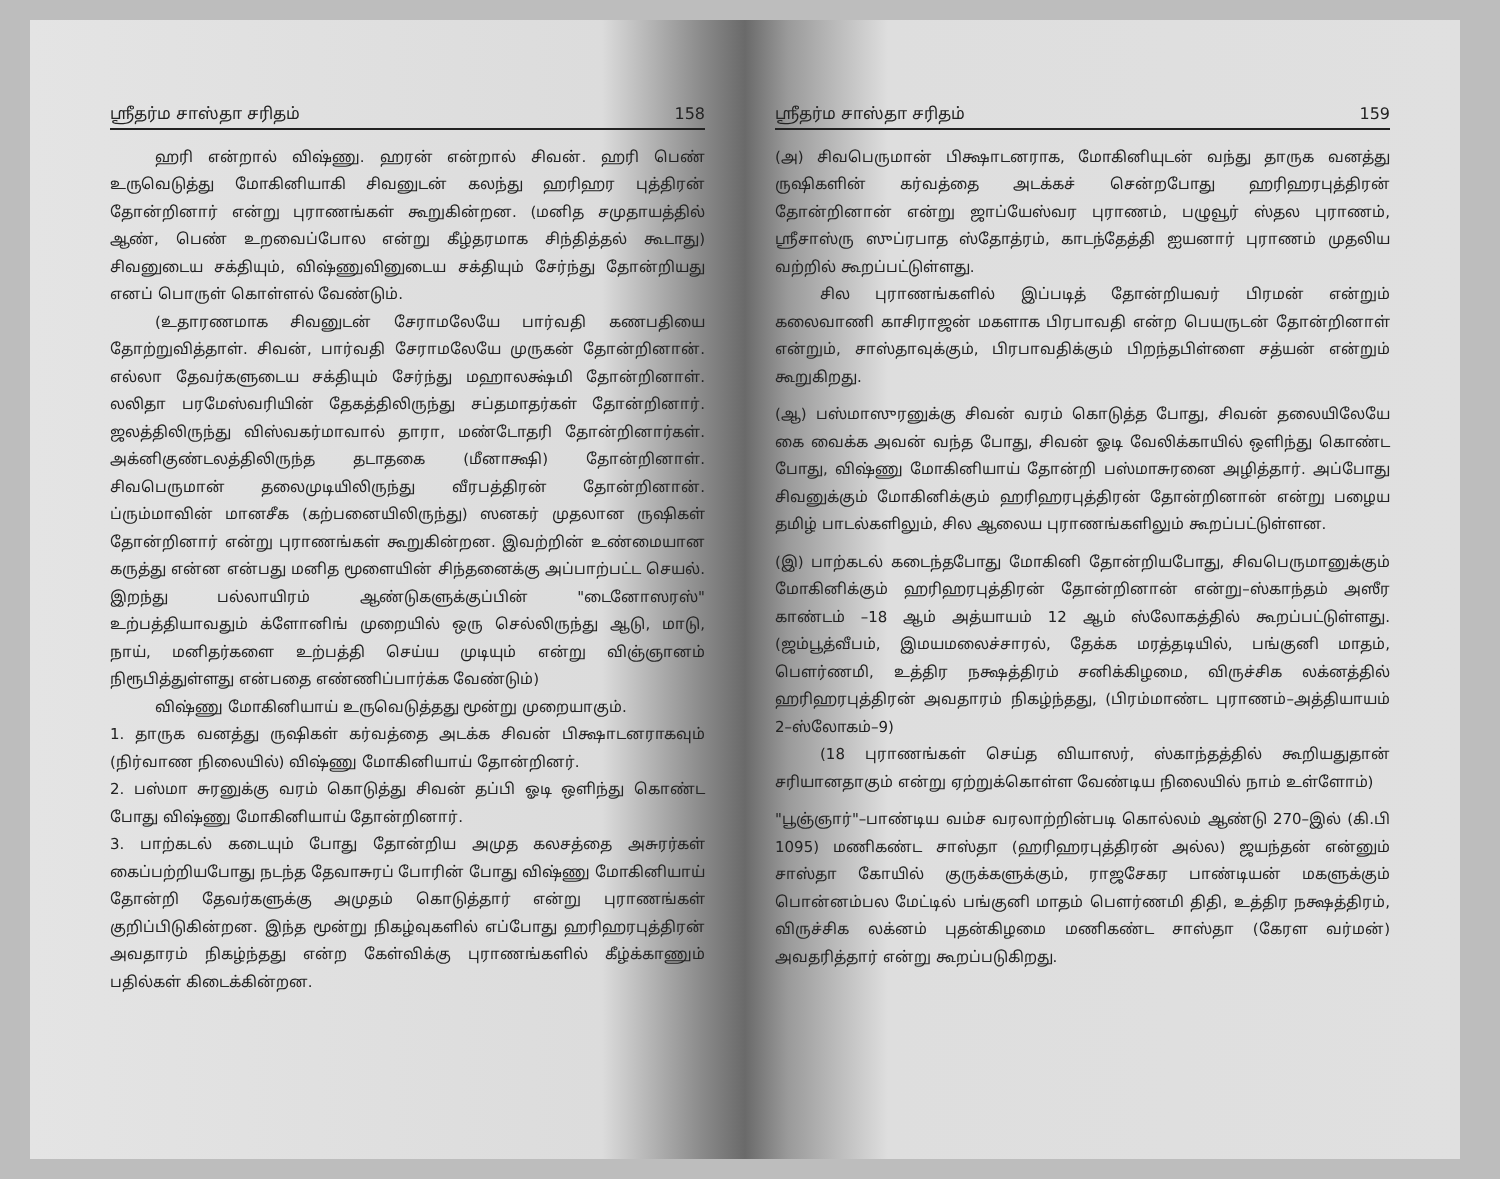ஸ்ரீதர்ம சாஸ்தா சரிதம் 158
ஹரி என்றால் விஷ்ணு. ஹரன் என்றால் சிவன். ஹரி பெண் உருவெடுத்து மோகினியாகி சிவனுடன் கலந்து ஹரிஹர புத்திரன் தோன்றினார் என்று புராணங்கள் கூறுகின்றன. (மனித சமுதாயத்தில் ஆண், பெண் உறவைப்போல என்று கீழ்தரமாக சிந்தித்தல் கூடாது) சிவனுடைய சக்தியும், விஷ்ணுவினுடைய சக்தியும் சேர்ந்து தோன்றியது எனப் பொருள் கொள்ளல் வேண்டும்.
(உதாரணமாக சிவனுடன் சேராமலேயே பார்வதி கணபதியை தோற்றுவித்தாள். சிவன், பார்வதி சேராமலேயே முருகன் தோன்றினான். எல்லா தேவர்களுடைய சக்தியும் சேர்ந்து மஹாலக்ஷ்மி தோன்றினாள். லலிதா பரமேஸ்வரியின் தேகத்திலிருந்து சப்தமாதர்கள் தோன்றினார். ஜலத்திலிருந்து விஸ்வகர்மாவால் தாரா, மண்டோதரி தோன்றினார்கள். அக்னிகுண்டலத்திலிருந்த தடாதகை (மீனாக்ஷி) தோன்றினாள். சிவபெருமான் தலைமுடியிலிருந்து வீரபத்திரன் தோன்றினான். ப்ரும்மாவின் மானசீக (கற்பனையிலிருந்து) ஸனகர் முதலான ருஷிகள் தோன்றினார் என்று புராணங்கள் கூறுகின்றன. இவற்றின் உண்மையான கருத்து என்ன என்பது மனித மூளையின் சிந்தனைக்கு அப்பாற்பட்ட செயல். இறந்து பல்லாயிரம் ஆண்டுகளுக்குப்பின் "டைனோஸரஸ்" உற்பத்தியாவதும் க்ளோனிங் முறையில் ஒரு செல்லிருந்து ஆடு, மாடு, நாய், மனிதர்களை உற்பத்தி செய்ய முடியும் என்று விஞ்ஞானம் நிரூபித்துள்ளது என்பதை எண்ணிப்பார்க்க வேண்டும்)
விஷ்ணு மோகினியாய் உருவெடுத்தது மூன்று முறையாகும்.
1. தாருக வனத்து ருஷிகள் கர்வத்தை அடக்க சிவன் பிக்ஷாடனராகவும் (நிர்வாண நிலையில்) விஷ்ணு மோகினியாய் தோன்றினர்.
2. பஸ்மா சுரனுக்கு வரம் கொடுத்து சிவன் தப்பி ஓடி ஒளிந்து கொண்ட போது விஷ்ணு மோகினியாய் தோன்றினார்.
3. பாற்கடல் கடையும் போது தோன்றிய அமுத கலசத்தை அசுரர்கள் கைப்பற்றியபோது நடந்த தேவாசுரப் போரின் போது விஷ்ணு மோகினியாய் தோன்றி தேவர்களுக்கு அமுதம் கொடுத்தார் என்று புராணங்கள் குறிப்பிடுகின்றன. இந்த மூன்று நிகழ்வுகளில் எப்போது ஹரிஹரபுத்திரன் அவதாரம் நிகழ்ந்தது என்ற கேள்விக்கு புராணங்களில் கீழ்க்காணும் பதில்கள் கிடைக்கின்றன.
ஸ்ரீதர்ம சாஸ்தா சரிதம் 159
(அ) சிவபெருமான் பிக்ஷாடனராக, மோகினியுடன் வந்து தாருக வனத்து ருஷிகளின் கர்வத்தை அடக்கச் சென்றபோது ஹரிஹரபுத்திரன் தோன்றினான் என்று ஜாப்யேஸ்வர புராணம், பழுவூர் ஸ்தல புராணம், ஸ்ரீசாஸ்ரு ஸுப்ரபாத ஸ்தோத்ரம், காடந்தேத்தி ஐயனார் புராணம் முதலிய வற்றில் கூறப்பட்டுள்ளது.
சில புராணங்களில் இப்படித் தோன்றியவர் பிரமன் என்றும் கலைவாணி காசிராஜன் மகளாக பிரபாவதி என்ற பெயருடன் தோன்றினாள் என்றும், சாஸ்தாவுக்கும், பிரபாவதிக்கும் பிறந்தபிள்ளை சத்யன் என்றும் கூறுகிறது.
(ஆ) பஸ்மாஸுரனுக்கு சிவன் வரம் கொடுத்த போது, சிவன் தலையிலேயே கை வைக்க அவன் வந்த போது, சிவன் ஓடி வேலிக்காயில் ஒளிந்து கொண்ட போது, விஷ்ணு மோகினியாய் தோன்றி பஸ்மாசுரனை அழித்தார். அப்போது சிவனுக்கும் மோகினிக்கும் ஹரிஹரபுத்திரன் தோன்றினான் என்று பழைய தமிழ் பாடல்களிலும், சில ஆலைய புராணங்களிலும் கூறப்பட்டுள்ளன.
(இ) பாற்கடல் கடைந்தபோது மோகினி தோன்றியபோது, சிவபெருமானுக்கும் மோகினிக்கும் ஹரிஹரபுத்திரன் தோன்றினான் என்று–ஸ்காந்தம் அஸீர காண்டம் –18 ஆம் அத்யாயம் 12 ஆம் ஸ்லோகத்தில் கூறப்பட்டுள்ளது. (ஜம்பூத்வீபம், இமயமலைச்சாரல், தேக்க மரத்தடியில், பங்குனி மாதம், பௌர்ணமி, உத்திர நக்ஷத்திரம் சனிக்கிழமை, விருச்சிக லக்னத்தில் ஹரிஹரபுத்திரன் அவதாரம் நிகழ்ந்தது, (பிரம்மாண்ட புராணம்–அத்தியாயம் 2–ஸ்லோகம்–9)
(18 புராணங்கள் செய்த வியாஸர், ஸ்காந்தத்தில் கூறியதுதான் சரியானதாகும் என்று ஏற்றுக்கொள்ள வேண்டிய நிலையில் நாம் உள்ளோம்)
"பூஞ்ஞார்"–பாண்டிய வம்ச வரலாற்றின்படி கொல்லம் ஆண்டு 270–இல் (கி.பி 1095) மணிகண்ட சாஸ்தா (ஹரிஹரபுத்திரன் அல்ல) ஜயந்தன் என்னும் சாஸ்தா கோயில் குருக்களுக்கும், ராஜசேகர பாண்டியன் மகளுக்கும் பொன்னம்பல மேட்டில் பங்குனி மாதம் பௌர்ணமி திதி, உத்திர நக்ஷத்திரம், விருச்சிக லக்னம் புதன்கிழமை மணிகண்ட சாஸ்தா (கேரள வர்மன்) அவதரித்தார் என்று கூறப்படுகிறது.